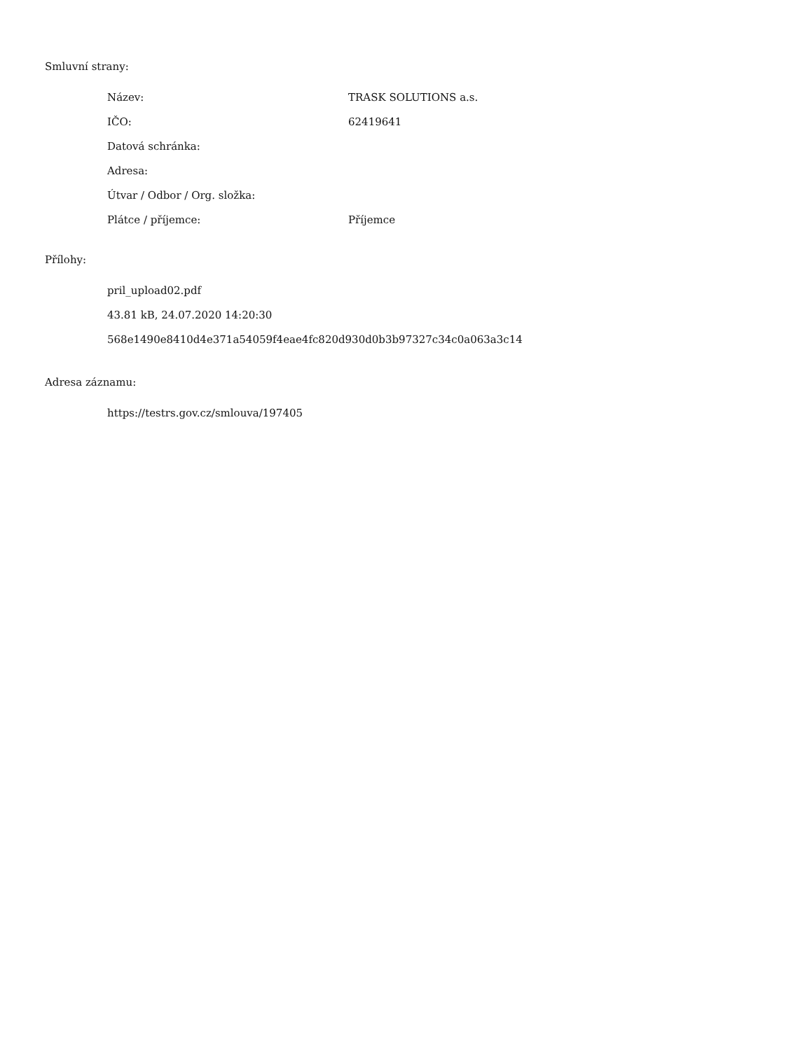Smluvní strany:
| Název: | TRASK SOLUTIONS a.s. |
| IČO: | 62419641 |
| Datová schránka: | |
| Adresa: | |
| Útvar / Odbor / Org. složka: | |
| Plátce / příjemce: | Příjemce |
Přílohy:
pril_upload02.pdf
43.81 kB, 24.07.2020 14:20:30
568e1490e8410d4e371a54059f4eae4fc820d930d0b3b97327c34c0a063a3c14
Adresa záznamu:
https://testrs.gov.cz/smlouva/197405